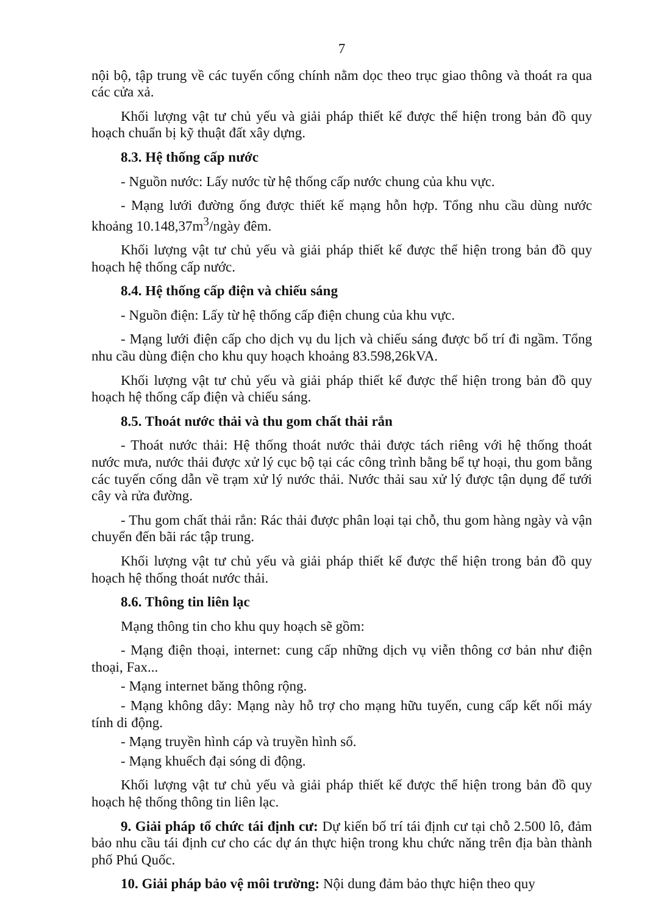7
nội bộ, tập trung về các tuyến cống chính nằm dọc theo trục giao thông và thoát ra qua các cửa xả.
Khối lượng vật tư chủ yếu và giải pháp thiết kế được thể hiện trong bản đồ quy hoạch chuẩn bị kỹ thuật đất xây dựng.
8.3. Hệ thống cấp nước
- Nguồn nước: Lấy nước từ hệ thống cấp nước chung của khu vực.
- Mạng lưới đường ống được thiết kế mạng hỗn hợp. Tổng nhu cầu dùng nước khoảng 10.148,37m<sup>3</sup>/ngày đêm.
Khối lượng vật tư chủ yếu và giải pháp thiết kế được thể hiện trong bản đồ quy hoạch hệ thống cấp nước.
8.4. Hệ thống cấp điện và chiếu sáng
- Nguồn điện: Lấy từ hệ thống cấp điện chung của khu vực.
- Mạng lưới điện cấp cho dịch vụ du lịch và chiếu sáng được bố trí đi ngầm. Tổng nhu cầu dùng điện cho khu quy hoạch khoảng 83.598,26kVA.
Khối lượng vật tư chủ yếu và giải pháp thiết kế được thể hiện trong bản đồ quy hoạch hệ thống cấp điện và chiếu sáng.
8.5. Thoát nước thải và thu gom chất thải rắn
- Thoát nước thải: Hệ thống thoát nước thải được tách riêng với hệ thống thoát nước mưa, nước thải được xử lý cục bộ tại các công trình bằng bể tự hoại, thu gom bằng các tuyến cống dẫn về trạm xử lý nước thải. Nước thải sau xử lý được tận dụng để tưới cây và rửa đường.
- Thu gom chất thải rắn: Rác thải được phân loại tại chỗ, thu gom hàng ngày và vận chuyển đến bãi rác tập trung.
Khối lượng vật tư chủ yếu và giải pháp thiết kế được thể hiện trong bản đồ quy hoạch hệ thống thoát nước thải.
8.6. Thông tin liên lạc
Mạng thông tin cho khu quy hoạch sẽ gồm:
- Mạng điện thoại, internet: cung cấp những dịch vụ viễn thông cơ bản như điện thoại, Fax...
- Mạng internet băng thông rộng.
- Mạng không dây: Mạng này hỗ trợ cho mạng hữu tuyến, cung cấp kết nối máy tính di động.
- Mạng truyền hình cáp và truyền hình số.
- Mạng khuếch đại sóng di động.
Khối lượng vật tư chủ yếu và giải pháp thiết kế được thể hiện trong bản đồ quy hoạch hệ thống thông tin liên lạc.
9. Giải pháp tổ chức tái định cư: Dự kiến bố trí tái định cư tại chỗ 2.500 lô, đảm bảo nhu cầu tái định cư cho các dự án thực hiện trong khu chức năng trên địa bàn thành phố Phú Quốc.
10. Giải pháp bảo vệ môi trường: Nội dung đảm bảo thực hiện theo quy